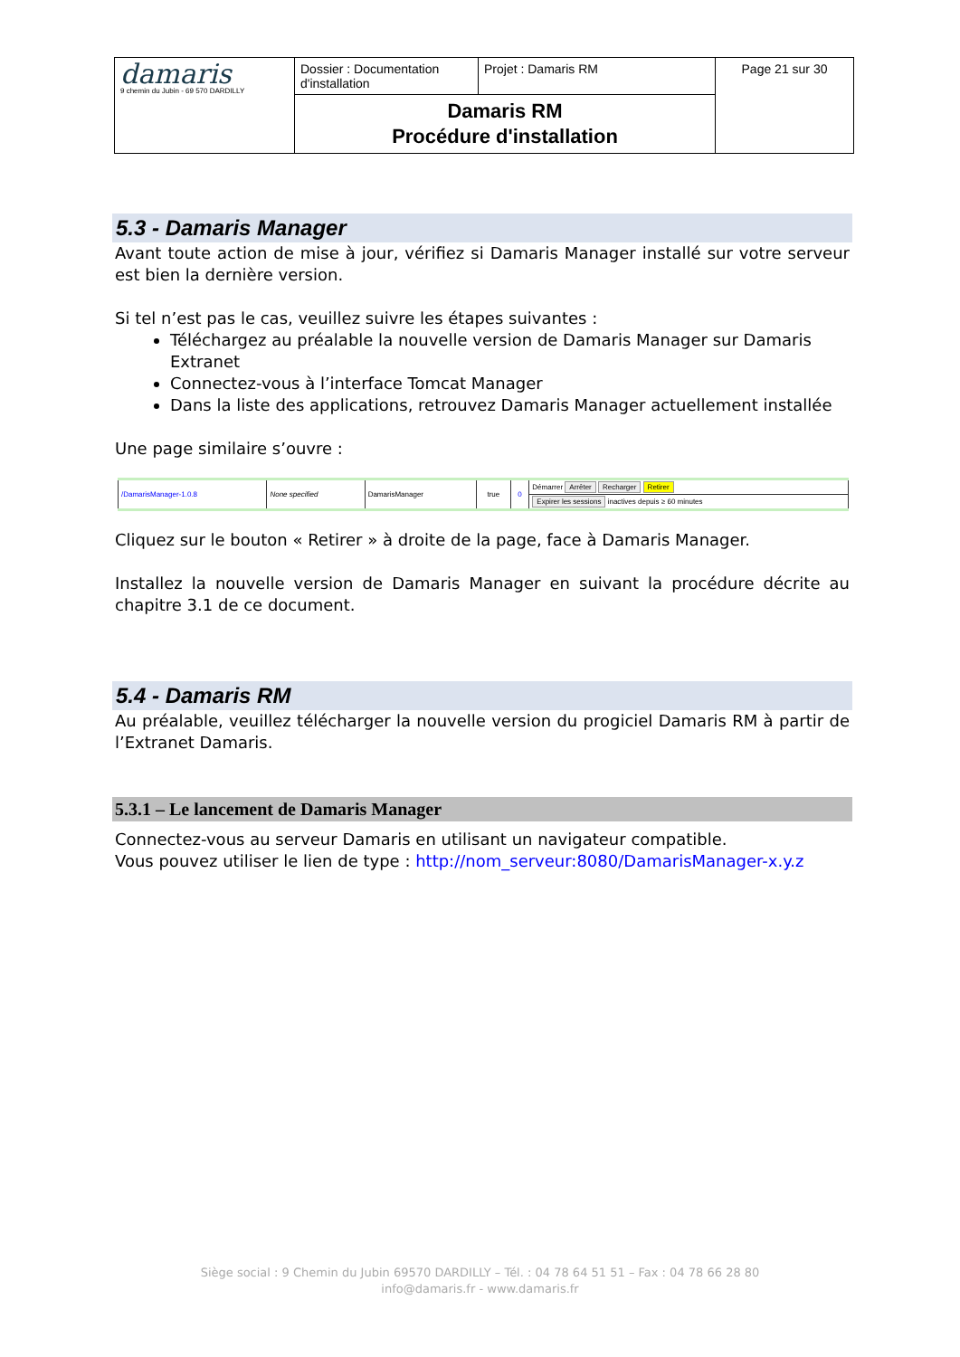| damaris 9 chemin du Jubin - 69 570 DARDILLY | Dossier : Documentation d'installation | Projet : Damaris RM | Page 21 sur 30 |
| | Damaris RM Procédure d'installation | | |
5.3 - Damaris Manager
Avant toute action de mise à jour, vérifiez si Damaris Manager installé sur votre serveur est bien la dernière version.
Si tel n’est pas le cas, veuillez suivre les étapes suivantes :
Téléchargez au préalable la nouvelle version de Damaris Manager sur Damaris Extranet
Connectez-vous à l’interface Tomcat Manager
Dans la liste des applications, retrouvez Damaris Manager actuellement installée
Une page similaire s’ouvre :
| /DamarisManager-1.0.8 | None specified | DamarisManager | true | 0 | Démarrer Arrêter Recharger Retirer |
| | | | | | Expirer les sessions inactives depuis ≥ 60 minutes |
Cliquez sur le bouton « Retirer » à droite de la page, face à Damaris Manager.
Installez la nouvelle version de Damaris Manager en suivant la procédure décrite au chapitre 3.1 de ce document.
5.4 - Damaris RM
Au préalable, veuillez télécharger la nouvelle version du progiciel Damaris RM à partir de l’Extranet Damaris.
5.3.1 – Le lancement de Damaris Manager
Connectez-vous au serveur Damaris en utilisant un navigateur compatible.
Vous pouvez utiliser le lien de type : http://nom_serveur:8080/DamarisManager-x.y.z
Siège social : 9 Chemin du Jubin 69570 DARDILLY – Tél. : 04 78 64 51 51 – Fax : 04 78 66 28 80
info@damaris.fr - www.damaris.fr